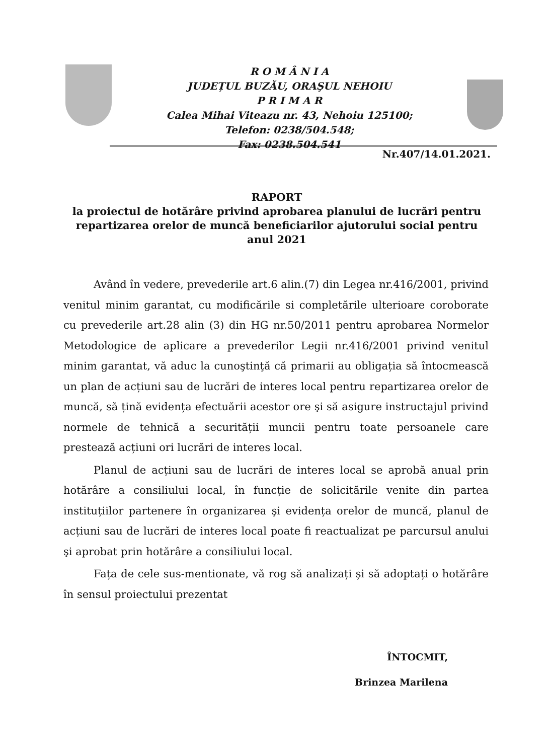R O M Â N I A
JUDEȚUL BUZĂU, ORAŞUL NEHOIU
P R I M A R
Calea Mihai Viteazu nr. 43, Nehoiu 125100;
Telefon: 0238/504.548;
Fax: 0238.504.541
Nr.407/14.01.2021.
RAPORT
la proiectul de hotărâre privind aprobarea planului de lucrări pentru repartizarea orelor de muncă beneficiarilor ajutorului social pentru anul 2021
Având în vedere, prevederile art.6 alin.(7) din Legea nr.416/2001, privind venitul minim garantat, cu modificările si completările ulterioare coroborate cu prevederile art.28 alin (3) din HG nr.50/2011 pentru aprobarea Normelor Metodologice de aplicare a prevederilor Legii nr.416/2001 privind venitul minim garantat, vă aduc la cunoştinţă că primarii au obligația să întocmească un plan de acțiuni sau de lucrări de interes local pentru repartizarea orelor de muncă, să țină evidența efectuării acestor ore şi să asigure instructajul privind normele de tehnică a securității muncii pentru toate persoanele care prestează acțiuni ori lucrări de interes local.
Planul de acțiuni sau de lucrări de interes local se aprobă anual prin hotărâre a consiliului local, în funcție de solicitările venite din partea instituțiilor partenere în organizarea şi evidența orelor de muncă, planul de acțiuni sau de lucrări de interes local poate fi reactualizat pe parcursul anului şi aprobat prin hotărâre a consiliului local.
Fața de cele sus-mentionate, vă rog să analizați și să adoptați o hotărâre în sensul proiectului prezentat
ÎNTOCMIT,
Brinzea Marilena